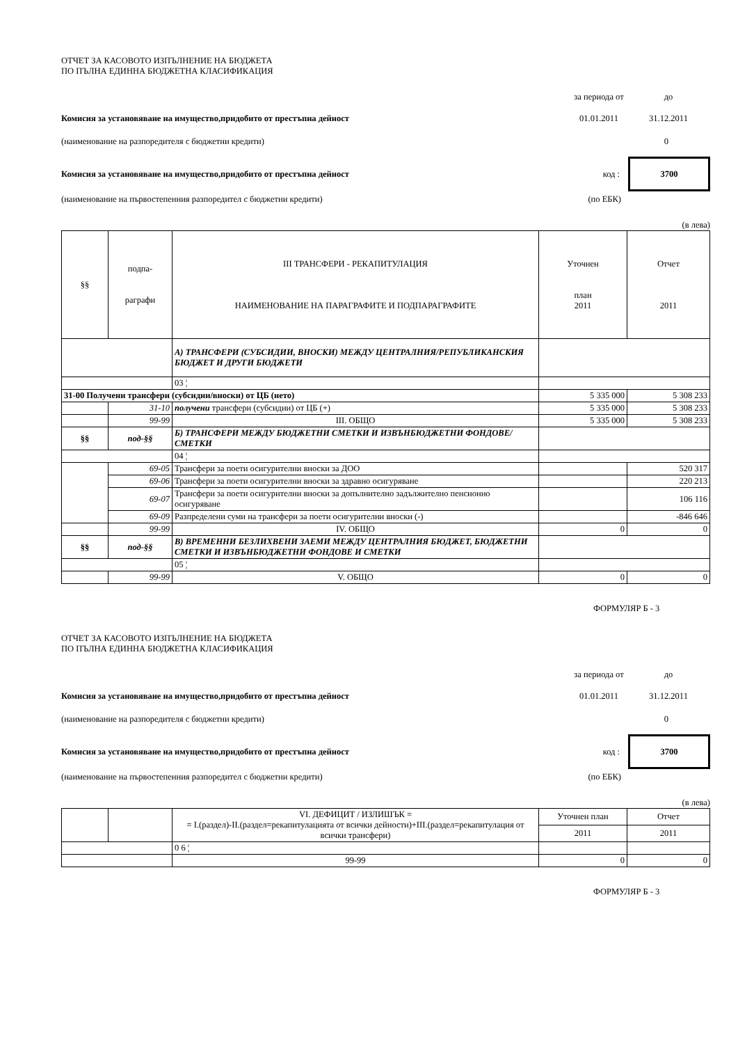ОТЧЕТ ЗА КАСОВОТО ИЗПЪЛНЕНИЕ НА БЮДЖЕТА
ПО ПЪЛНА ЕДИННА БЮДЖЕТНА КЛАСИФИКАЦИЯ
за периода от до
Комисия за установяване на имущество,придобито от престъпна дейност
01.01.2011 31.12.2011
(наименование на разпоредителя с бюджетни кредити) 0
Комисия за установяване на имущество,придобито от престъпна дейност
код :
3700
(наименование на първостепенния разпоредител с бюджетни кредити) (по ЕБК)
(в лева)
| §§ | подпа- раграфи | III ТРАНСФЕРИ - РЕКАПИТУЛАЦИЯ НАИМЕНОВАНИЕ НА ПАРАГРАФИТЕ И ПОДПАРАГРАФИТЕ | Уточнен план 2011 | Отчет 2011 |
| --- | --- | --- | --- | --- |
| | | А) ТРАНСФЕРИ (СУБСИДИИ, ВНОСКИ) МЕЖДУ ЦЕНТРАЛНИЯ/РЕПУБЛИКАНСКИЯ БЮДЖЕТ И ДРУГИ БЮДЖЕТИ | | |
| | | 03 ¦ | | |
| 31-00 Получени трансфери (субсидии/вноски) от ЦБ (нето) | | | 5 335 000 | 5 308 233 |
| | 31-10 | получени трансфери (субсидии) от ЦБ (+) | 5 335 000 | 5 308 233 |
| | 99-99 | III. ОБЩО | 5 335 000 | 5 308 233 |
| §§ | под-§§ | Б) ТРАНСФЕРИ МЕЖДУ БЮДЖЕТНИ СМЕТКИ И ИЗВЪНБЮДЖЕТНИ ФОНДОВЕ/СМЕТКИ | | |
| | | 04 ¦ | | |
| | 69-05 | Трансфери за поети осигурителни вноски за ДОО | | 520 317 |
| | 69-06 | Трансфери за поети осигурителни вноски за здравно осигуряване | | 220 213 |
| | 69-07 | Трансфери за поети осигурителни вноски за допълнително задължително пенсионно осигуряване | | 106 116 |
| | 69-09 | Разпределени суми на трансфери за поети осигурителни вноски (-) | | -846 646 |
| | 99-99 | IV. ОБЩО | 0 | 0 |
| §§ | под-§§ | В) ВРЕМЕННИ БЕЗЛИХВЕНИ ЗАЕМИ МЕЖДУ ЦЕНТРАЛНИЯ БЮДЖЕТ, БЮДЖЕТНИ СМЕТКИ И ИЗВЪНБЮДЖЕТНИ ФОНДОВЕ И СМЕТКИ | | |
| | | 05 ¦ | | |
| | 99-99 | V. ОБЩО | 0 | 0 |
ФОРМУЛЯР Б - 3
ОТЧЕТ ЗА КАСОВОТО ИЗПЪЛНЕНИЕ НА БЮДЖЕТА
ПО ПЪЛНА ЕДИННА БЮДЖЕТНА КЛАСИФИКАЦИЯ
за периода от до
Комисия за установяване на имущество,придобито от престъпна дейност
01.01.2011 31.12.2011
(наименование на разпоредителя с бюджетни кредити) 0
Комисия за установяване на имущество,придобито от престъпна дейност
код :
3700
(наименование на първостепенния разпоредител с бюджетни кредити) (по ЕБК)
(в лева)
| | | VI. ДЕФИЦИТ / ИЗЛИШЪК = = I.(раздел)-II.(раздел=рекапитулацията от всички дейности)+III.(раздел=рекапитулация от всички трансфери) | Уточнен план | Отчет |
| | | | 2011 | 2011 |
| | | 0 6 ¦ | | |
| | | 99-99 | 0 | 0 |
ФОРМУЛЯР Б - 3